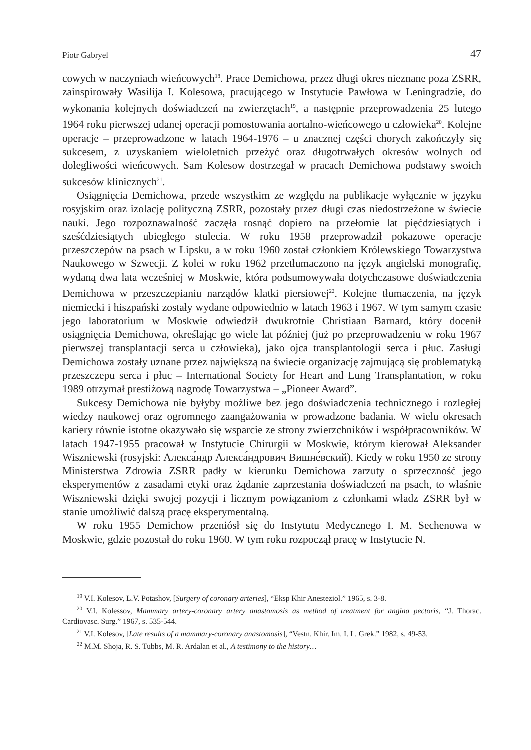Piotr Gabryel 47
cowych w naczyniach wieńcowych<sup>18</sup>. Prace Demichowa, przez długi okres nieznane poza ZSRR, zainspirowały Wasilija I. Kolesowa, pracującego w Instytucie Pawłowa w Leningradzie, do wykonania kolejnych doświadczeń na zwierzętach<sup>19</sup>, a następnie przeprowadzenia 25 lutego 1964 roku pierwszej udanej operacji pomostowania aortalno-wieńcowego u człowieka<sup>20</sup>. Kolejne operacje – przeprowadzone w latach 1964-1976 – u znacznej części chorych zakończyły się sukcesem, z uzyskaniem wieloletnich przeżyć oraz długotrwałych okresów wolnych od dolegliwości wieńcowych. Sam Kolesow dostrzegał w pracach Demichowa podstawy swoich sukcesów klinicznych<sup>21</sup>.
Osiągnięcia Demichowa, przede wszystkim ze względu na publikacje wyłącznie w języku rosyjskim oraz izolację polityczną ZSRR, pozostały przez długi czas niedostrzeżone w świecie nauki. Jego rozpoznawalność zaczęła rosnąć dopiero na przełomie lat pięćdziesiątych i sześćdziesiątych ubiegłego stulecia. W roku 1958 przeprowadził pokazowe operacje przeszczepów na psach w Lipsku, a w roku 1960 został członkiem Królewskiego Towarzystwa Naukowego w Szwecji. Z kolei w roku 1962 przetłumaczono na język angielski monografię, wydaną dwa lata wcześniej w Moskwie, która podsumowywała dotychczasowe doświadczenia Demichowa w przeszczepianiu narządów klatki piersiowej<sup>22</sup>. Kolejne tłumaczenia, na język niemiecki i hiszpański zostały wydane odpowiednio w latach 1963 i 1967. W tym samym czasie jego laboratorium w Moskwie odwiedził dwukrotnie Christiaan Barnard, który docenił osiągnięcia Demichowa, określając go wiele lat później (już po przeprowadzeniu w roku 1967 pierwszej transplantacji serca u człowieka), jako ojca transplantologii serca i płuc. Zasługi Demichowa zostały uznane przez największą na świecie organizację zajmującą się problematyką przeszczepu serca i płuc – International Society for Heart and Lung Transplantation, w roku 1989 otrzymał prestiżową nagrodę Towarzystwa – „Pioneer Award”.
Sukcesy Demichowa nie byłyby możliwe bez jego doświadczenia technicznego i rozległej wiedzy naukowej oraz ogromnego zaangażowania w prowadzone badania. W wielu okresach kariery równie istotne okazywało się wsparcie ze strony zwierzchników i współpracowników. W latach 1947-1955 pracował w Instytucie Chirurgii w Moskwie, którym kierował Aleksander Wiszniewski (rosyjski: Алекса́ндр Алекса́ндрович Вишне́вский). Kiedy w roku 1950 ze strony Ministerstwa Zdrowia ZSRR padły w kierunku Demichowa zarzuty o sprzeczność jego eksperymentów z zasadami etyki oraz żądanie zaprzestania doświadczeń na psach, to właśnie Wiszniewski dzięki swojej pozycji i licznym powiązaniom z członkami władz ZSRR był w stanie umożliwić dalszą pracę eksperymentalną.
W roku 1955 Demichow przeniósł się do Instytutu Medycznego I. M. Sechenowa w Moskwie, gdzie pozostał do roku 1960. W tym roku rozpoczął pracę w Instytucie N.
<sup>19</sup> V.I. Kolesov, L.V. Potashov, [Surgery of coronary arteries], “Eksp Khir Anesteziol.” 1965, s. 3-8.
<sup>20</sup> V.I. Kolessov, Mammary artery-coronary artery anastomosis as method of treatment for angina pectoris, “J. Thorac. Cardiovasc. Surg.” 1967, s. 535-544.
<sup>21</sup> V.I. Kolesov, [Late results of a mammary-coronary anastomosis], “Vestn. Khir. Im. I. I . Grek.” 1982, s. 49-53.
<sup>22</sup> M.M. Shoja, R. S. Tubbs, M. R. Ardalan et al., A testimony to the history…